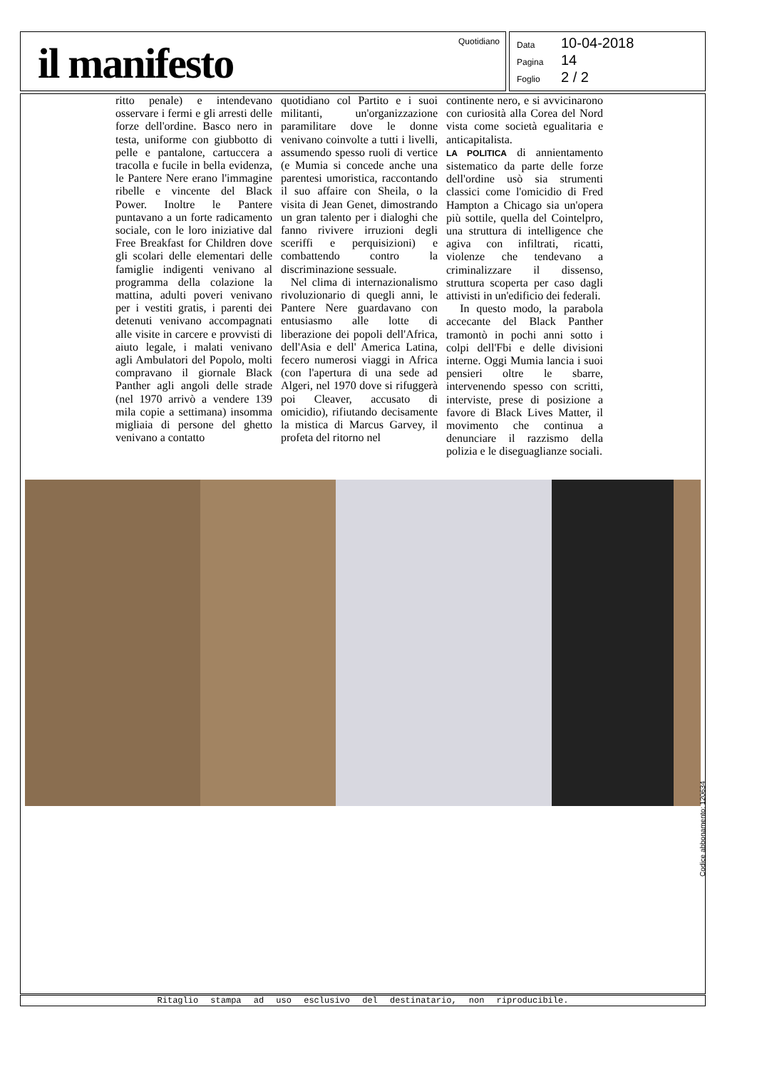il manifesto
Quotidiano
Data 10-04-2018
Pagina 14
Foglio 2 / 2
ritto penale) e intendevano osservare i fermi e gli arresti delle forze dell'ordine. Basco nero in testa, uniforme con giubbotto di pelle e pantalone, cartuccera a tracolla e fucile in bella evidenza, le Pantere Nere erano l'immagine ribelle e vincente del Black Power. Inoltre le Pantere puntavano a un forte radicamento sociale, con le loro iniziative dal Free Breakfast for Children dove gli scolari delle elementari delle famiglie indigenti venivano al programma della colazione la mattina, adulti poveri venivano per i vestiti gratis, i parenti dei detenuti venivano accompagnati alle visite in carcere e provvisti di aiuto legale, i malati venivano agli Ambulatori del Popolo, molti compravano il giornale Black Panther agli angoli delle strade (nel 1970 arrivò a vendere 139 mila copie a settimana) insomma migliaia di persone del ghetto venivano a contatto
quotidiano col Partito e i suoi militanti, un'organizzazione paramilitare dove le donne venivano coinvolte a tutti i livelli, assumendo spesso ruoli di vertice (e Mumia si concede anche una parentesi umoristica, raccontando il suo affaire con Sheila, o la visita di Jean Genet, dimostrando un gran talento per i dialoghi che fanno rivivere irruzioni degli sceriffi e perquisizioni) e combattendo contro la discriminazione sessuale.
Nel clima di internazionalismo rivoluzionario di quegli anni, le Pantere Nere guardavano con entusiasmo alle lotte di liberazione dei popoli dell'Africa, dell'Asia e dell' America Latina, fecero numerosi viaggi in Africa (con l'apertura di una sede ad Algeri, nel 1970 dove si rifuggerà poi Cleaver, accusato di omicidio), rifiutando decisamente la mistica di Marcus Garvey, il profeta del ritorno nel
continente nero, e si avvicinarono con curiosità alla Corea del Nord vista come società egualitaria e anticapitalista.
LA POLITICA di annientamento sistematico da parte delle forze dell'ordine usò sia strumenti classici come l'omicidio di Fred Hampton a Chicago sia un'opera più sottile, quella del Cointelpro, una struttura di intelligence che agiva con infiltrati, ricatti, violenze che tendevano a criminalizzare il dissenso, struttura scoperta per caso dagli attivisti in un'edificio dei federali.
In questo modo, la parabola accecante del Black Panther tramontò in pochi anni sotto i colpi dell'Fbi e delle divisioni interne. Oggi Mumia lancia i suoi pensieri oltre le sbarre, intervenendo spesso con scritti, interviste, prese di posizione a favore di Black Lives Matter, il movimento che continua a denunciare il razzismo della polizia e le diseguaglianze sociali.
Ritaglio stampa ad uso esclusivo del destinatario, non riproducibile.
Codice abbonamento: 120634